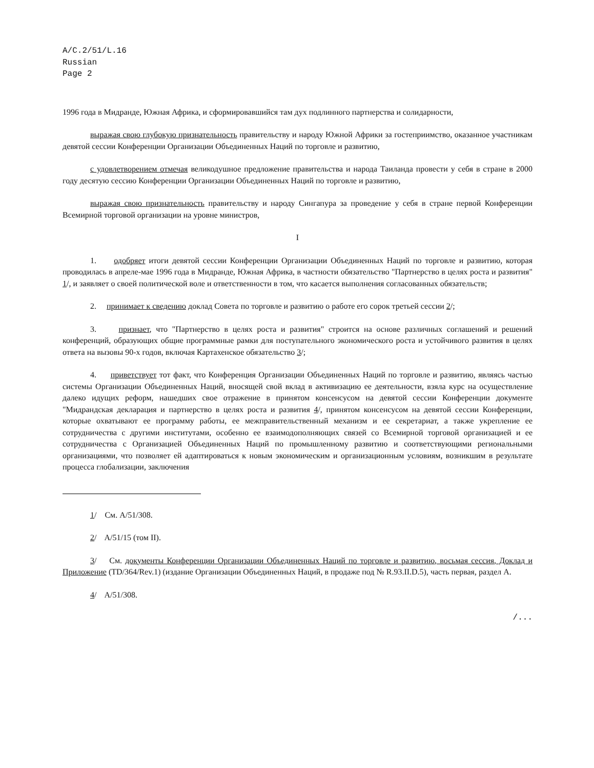A/C.2/51/L.16
Russian
Page 2
1996 года в Мидранде, Южная Африка, и сформировавшийся там дух подлинного партнерства и солидарности,
выражая свою глубокую признательность правительству и народу Южной Африки за гостеприимство, оказанное участникам девятой сессии Конференции Организации Объединенных Наций по торговле и развитию,
с удовлетворением отмечая великодушное предложение правительства и народа Таиланда провести у себя в стране в 2000 году десятую сессию Конференции Организации Объединенных Наций по торговле и развитию,
выражая свою признательность правительству и народу Сингапура за проведение у себя в стране первой Конференции Всемирной торговой организации на уровне министров,
I
1. одобряет итоги девятой сессии Конференции Организации Объединенных Наций по торговле и развитию, которая проводилась в апреле-мае 1996 года в Мидранде, Южная Африка, в частности обязательство "Партнерство в целях роста и развития" 1/, и заявляет о своей политической воле и ответственности в том, что касается выполнения согласованных обязательств;
2. принимает к сведению доклад Совета по торговле и развитию о работе его сорок третьей сессии 2/;
3. признает, что "Партнерство в целях роста и развития" строится на основе различных соглашений и решений конференций, образующих общие программные рамки для поступательного экономического роста и устойчивого развития в целях ответа на вызовы 90-х годов, включая Картахенское обязательство 3/;
4. приветствует тот факт, что Конференция Организации Объединенных Наций по торговле и развитию, являясь частью системы Организации Объединенных Наций, вносящей свой вклад в активизацию ее деятельности, взяла курс на осуществление далеко идущих реформ, нашедших свое отражение в принятом консенсусом на девятой сессии Конференции документе "Мидрандская декларация и партнерство в целях роста и развития 4/, принятом консенсусом на девятой сессии Конференции, которые охватывают ее программу работы, ее межправительственный механизм и ее секретариат, а также укрепление ее сотрудничества с другими институтами, особенно ее взаимодополняющих связей со Всемирной торговой организацией и ее сотрудничества с Организацией Объединенных Наций по промышленному развитию и соответствующими региональными организациями, что позволяет ей адаптироваться к новым экономическим и организационным условиям, возникшим в результате процесса глобализации, заключения
1/ См. A/51/308.
2/ A/51/15 (том II).
3/ См. документы Конференции Организации Объединенных Наций по торговле и развитию, восьмая сессия, Доклад и Приложение (TD/364/Rev.1) (издание Организации Объединенных Наций, в продаже под № R.93.II.D.5), часть первая, раздел A.
4/ A/51/308.
/...